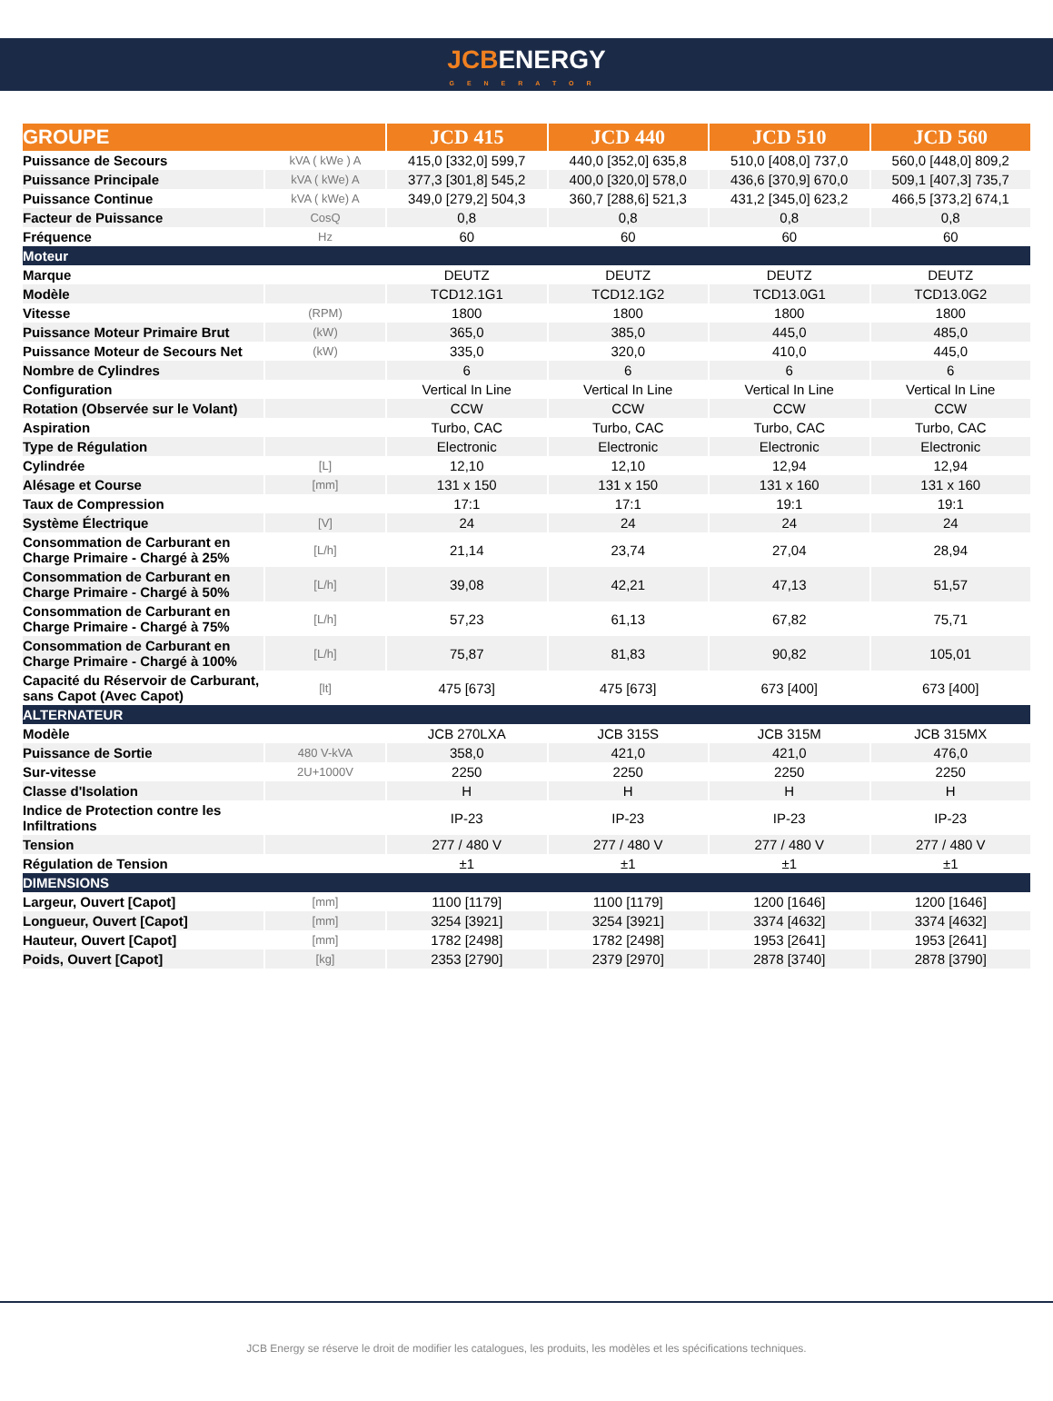JCBENERGY
GENERATOR
| GROUPE | | JCD 415 | JCD 440 | JCD 510 | JCD 560 |
| --- | --- | --- | --- | --- | --- |
| Puissance de Secours | kVA ( kWe ) A | 415,0 [332,0] 599,7 | 440,0 [352,0] 635,8 | 510,0 [408,0] 737,0 | 560,0 [448,0] 809,2 |
| Puissance Principale | kVA ( kWe) A | 377,3 [301,8] 545,2 | 400,0 [320,0] 578,0 | 436,6 [370,9] 670,0 | 509,1 [407,3] 735,7 |
| Puissance Continue | kVA ( kWe) A | 349,0 [279,2] 504,3 | 360,7 [288,6] 521,3 | 431,2 [345,0] 623,2 | 466,5 [373,2] 674,1 |
| Facteur de Puissance | CosQ | 0,8 | 0,8 | 0,8 | 0,8 |
| Fréquence | Hz | 60 | 60 | 60 | 60 |
| Moteur | | | | | |
| Marque | | DEUTZ | DEUTZ | DEUTZ | DEUTZ |
| Modèle | | TCD12.1G1 | TCD12.1G2 | TCD13.0G1 | TCD13.0G2 |
| Vitesse | (RPM) | 1800 | 1800 | 1800 | 1800 |
| Puissance Moteur Primaire Brut | (kW) | 365,0 | 385,0 | 445,0 | 485,0 |
| Puissance Moteur de Secours Net | (kW) | 335,0 | 320,0 | 410,0 | 445,0 |
| Nombre de Cylindres | | 6 | 6 | 6 | 6 |
| Configuration | | Vertical In Line | Vertical In Line | Vertical In Line | Vertical In Line |
| Rotation (Observée sur le Volant) | | CCW | CCW | CCW | CCW |
| Aspiration | | Turbo, CAC | Turbo, CAC | Turbo, CAC | Turbo, CAC |
| Type de Régulation | | Electronic | Electronic | Electronic | Electronic |
| Cylindrée | [L] | 12,10 | 12,10 | 12,94 | 12,94 |
| Alésage et Course | [mm] | 131 x 150 | 131 x 150 | 131 x 160 | 131 x 160 |
| Taux de Compression | | 17:1 | 17:1 | 19:1 | 19:1 |
| Système Électrique | [V] | 24 | 24 | 24 | 24 |
| Consommation de Carburant en Charge Primaire - Chargé à 25% | [L/h] | 21,14 | 23,74 | 27,04 | 28,94 |
| Consommation de Carburant en Charge Primaire - Chargé à 50% | [L/h] | 39,08 | 42,21 | 47,13 | 51,57 |
| Consommation de Carburant en Charge Primaire - Chargé à 75% | [L/h] | 57,23 | 61,13 | 67,82 | 75,71 |
| Consommation de Carburant en Charge Primaire - Chargé à 100% | [L/h] | 75,87 | 81,83 | 90,82 | 105,01 |
| Capacité du Réservoir de Carburant, sans Capot (Avec Capot) | [lt] | 475 [673] | 475 [673] | 673 [400] | 673 [400] |
| ALTERNATEUR | | | | | |
| Modèle | | JCB 270LXA | JCB 315S | JCB 315M | JCB 315MX |
| Puissance de Sortie | 480 V-kVA | 358,0 | 421,0 | 421,0 | 476,0 |
| Sur-vitesse | 2U+1000V | 2250 | 2250 | 2250 | 2250 |
| Classe d'Isolation | | H | H | H | H |
| Indice de Protection contre les Infiltrations | | IP-23 | IP-23 | IP-23 | IP-23 |
| Tension | | 277 / 480 V | 277 / 480 V | 277 / 480 V | 277 / 480 V |
| Régulation de Tension | | ±1 | ±1 | ±1 | ±1 |
| DIMENSIONS | | | | | |
| Largeur, Ouvert [Capot] | [mm] | 1100 [1179] | 1100 [1179] | 1200 [1646] | 1200 [1646] |
| Longueur, Ouvert [Capot] | [mm] | 3254 [3921] | 3254 [3921] | 3374 [4632] | 3374 [4632] |
| Hauteur, Ouvert [Capot] | [mm] | 1782 [2498] | 1782 [2498] | 1953 [2641] | 1953 [2641] |
| Poids, Ouvert [Capot] | [kg] | 2353 [2790] | 2379 [2970] | 2878 [3740] | 2878 [3790] |
JCB Energy se réserve le droit de modifier les catalogues, les produits, les modèles et les spécifications techniques.